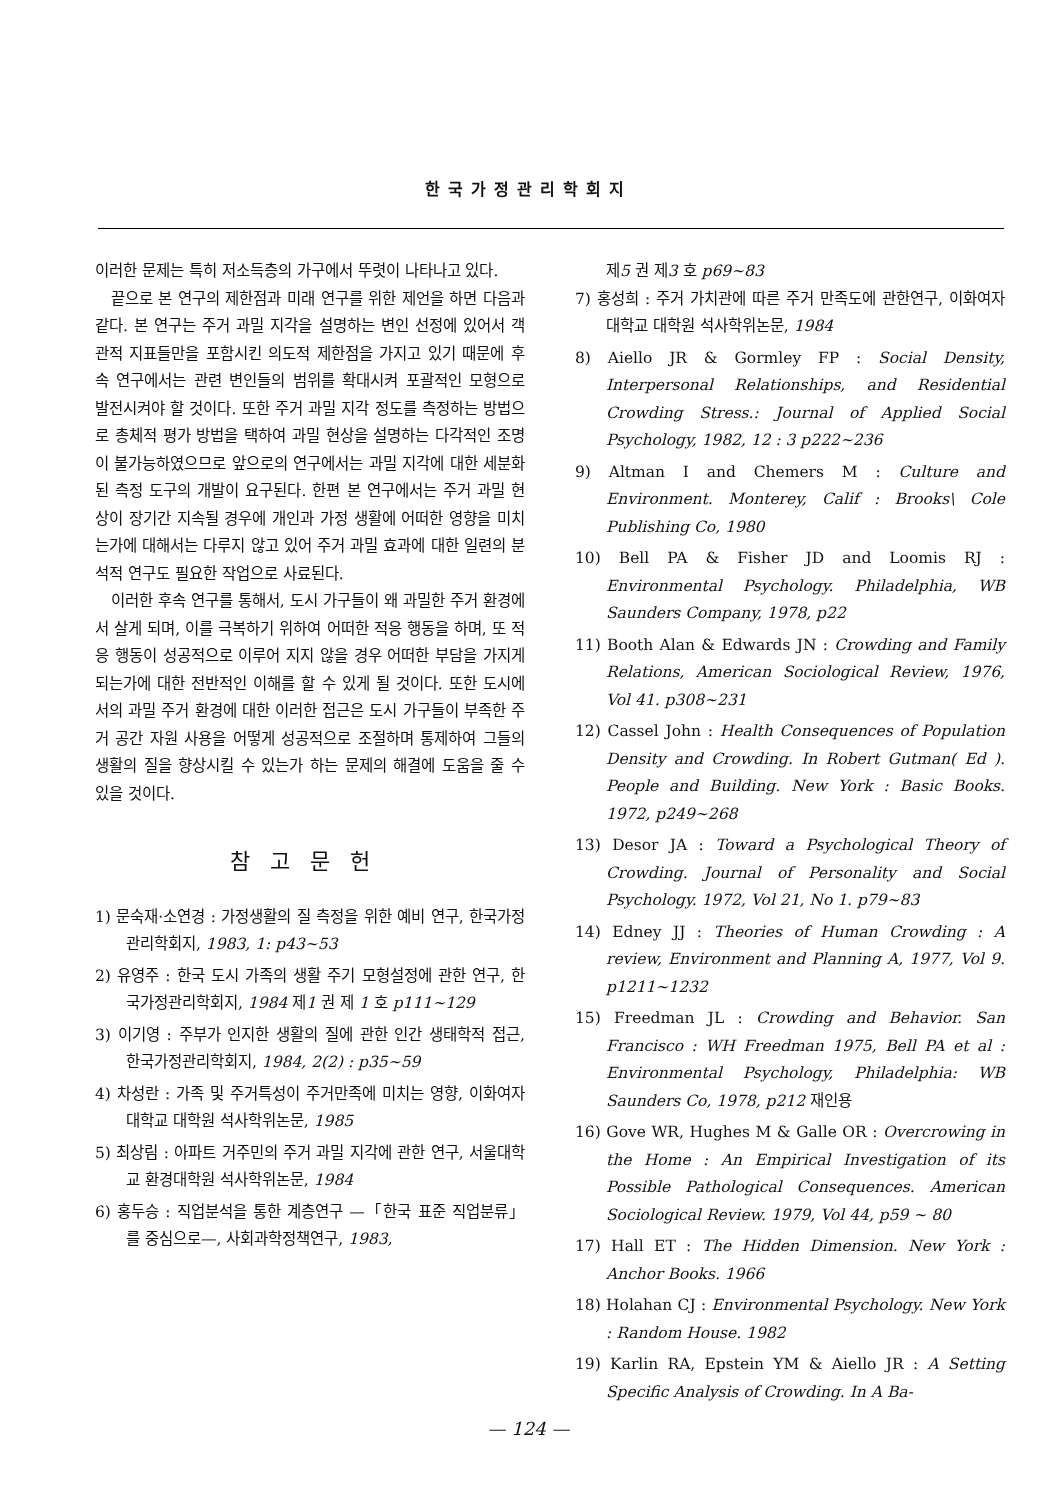한국가정관리학회지
이러한 문제는 특히 저소득층의 가구에서 뚜렷이 나타나고 있다.
끝으로 본 연구의 제한점과 미래 연구를 위한 제언을 하면 다음과 같다. 본 연구는 주거 과밀 지각을 설명하는 변인 선정에 있어서 객관적 지표들만을 포함시킨 의도적 제한점을 가지고 있기 때문에 후속 연구에서는 관련 변인들의 범위를 확대시켜 포괄적인 모형으로 발전시켜야 할 것이다. 또한 주거 과밀 지각 정도를 측정하는 방법으로 총체적 평가 방법을 택하여 과밀 현상을 설명하는 다각적인 조명이 불가능하였으므로 앞으로의 연구에서는 과밀 지각에 대한 세분화된 측정 도구의 개발이 요구된다. 한편 본 연구에서는 주거 과밀 현상이 장기간 지속될 경우에 개인과 가정 생활에 어떠한 영향을 미치는가에 대해서는 다루지 않고 있어 주거 과밀 효과에 대한 일련의 분석적 연구도 필요한 작업으로 사료된다.
이러한 후속 연구를 통해서, 도시 가구들이 왜 과밀한 주거 환경에서 살게 되며, 이를 극복하기 위하여 어떠한 적응 행동을 하며, 또 적응 행동이 성공적으로 이루어 지지 않을 경우 어떠한 부담을 가지게 되는가에 대한 전반적인 이해를 할 수 있게 될 것이다. 또한 도시에서의 과밀 주거 환경에 대한 이러한 접근은 도시 가구들이 부족한 주거 공간 자원 사용을 어떻게 성공적으로 조절하며 통제하여 그들의 생활의 질을 향상시킬 수 있는가 하는 문제의 해결에 도움을 줄 수 있을 것이다.
참고문헌
1) 문숙재·소연경 : 가정생활의 질 측정을 위한 예비 연구, 한국가정관리학회지, 1983, 1: p43~53
2) 유영주 : 한국 도시 가족의 생활 주기 모형설정에 관한 연구, 한국가정관리학회지, 1984 제1 권 제 1 호 p111~129
3) 이기영 : 주부가 인지한 생활의 질에 관한 인간 생태학적 접근, 한국가정관리학회지, 1984, 2(2) : p35~59
4) 차성란 : 가족 및 주거특성이 주거만족에 미치는 영향, 이화여자대학교 대학원 석사학위논문, 1985
5) 최상림 : 아파트 거주민의 주거 과밀 지각에 관한 연구, 서울대학교 환경대학원 석사학위논문, 1984
6) 홍두승 : 직업분석을 통한 계층연구 —「한국 표준 직업분류」를 중심으로—, 사회과학정책연구, 1983,
제5 권 제3 호 p69~83
7) 홍성희 : 주거 가치관에 따른 주거 만족도에 관한연구, 이화여자대학교 대학원 석사학위논문, 1984
8) Aiello JR & Gormley FP : Social Density, Interpersonal Relationships, and Residential Crowding Stress.: Journal of Applied Social Psychology, 1982, 12 : 3 p222~236
9) Altman I and Chemers M : Culture and Environment. Monterey, Calif : Brooks\ Cole Publishing Co, 1980
10) Bell PA & Fisher JD and Loomis RJ : Environmental Psychology. Philadelphia, WB Saunders Company, 1978, p22
11) Booth Alan & Edwards JN : Crowding and Family Relations, American Sociological Review, 1976, Vol 41. p308~231
12) Cassel John : Health Consequences of Population Density and Crowding. In Robert Gutman( Ed ). People and Building. New York : Basic Books. 1972, p249~268
13) Desor JA : Toward a Psychological Theory of Crowding. Journal of Personality and Social Psychology. 1972, Vol 21, No 1. p79~83
14) Edney JJ : Theories of Human Crowding : A review, Environment and Planning A, 1977, Vol 9. p1211~1232
15) Freedman JL : Crowding and Behavior. San Francisco : WH Freedman 1975, Bell PA et al : Environmental Psychology, Philadelphia: WB Saunders Co, 1978, p212 재인용
16) Gove WR, Hughes M & Galle OR : Overcrowing in the Home : An Empirical Investigation of its Possible Pathological Consequences. American Sociological Review. 1979, Vol 44, p59 ~ 80
17) Hall ET : The Hidden Dimension. New York : Anchor Books. 1966
18) Holahan CJ : Environmental Psychology. New York : Random House. 1982
19) Karlin RA, Epstein YM & Aiello JR : A Setting Specific Analysis of Crowding. In A Ba-
— 124 —